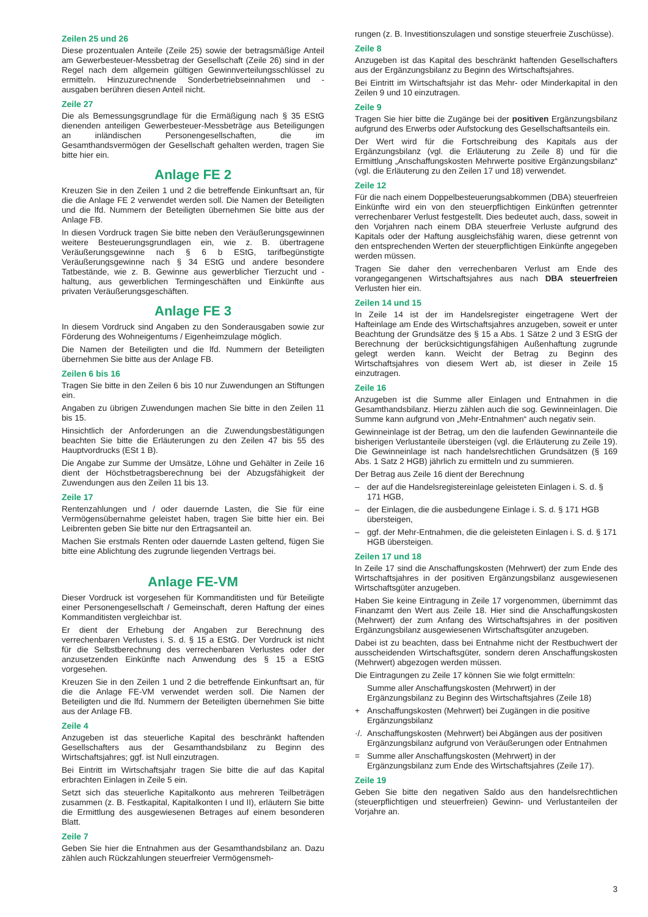Zeilen 25 und 26
Diese prozentualen Anteile (Zeile 25) sowie der betragsmäßige Anteil am Gewerbesteuer-Messbetrag der Gesellschaft (Zeile 26) sind in der Regel nach dem allgemein gültigen Gewinnverteilungsschlüssel zu ermitteln. Hinzuzurechnende Sonderbetriebseinnahmen und -ausgaben berühren diesen Anteil nicht.
Zeile 27
Die als Bemessungsgrundlage für die Ermäßigung nach § 35 EStG dienenden anteiligen Gewerbesteuer-Messbeträge aus Beteiligungen an inländischen Personengesellschaften, die im Gesamthandsvermögen der Gesellschaft gehalten werden, tragen Sie bitte hier ein.
Anlage FE 2
Kreuzen Sie in den Zeilen 1 und 2 die betreffende Einkunftsart an, für die die Anlage FE 2 verwendet werden soll. Die Namen der Beteiligten und die lfd. Nummern der Beteiligten übernehmen Sie bitte aus der Anlage FB.
In diesen Vordruck tragen Sie bitte neben den Veräußerungsgewinnen weitere Besteuerungsgrundlagen ein, wie z. B. übertragene Veräußerungsgewinne nach § 6 b EStG, tarifbegünstigte Veräußerungsgewinne nach § 34 EStG und andere besondere Tatbestände, wie z. B. Gewinne aus gewerblicher Tierzucht und -haltung, aus gewerblichen Termingeschäften und Einkünfte aus privaten Veräußerungsgeschäften.
Anlage FE 3
In diesem Vordruck sind Angaben zu den Sonderausgaben sowie zur Förderung des Wohneigentums / Eigenheimzulage möglich.
Die Namen der Beteiligten und die lfd. Nummern der Beteiligten übernehmen Sie bitte aus der Anlage FB.
Zeilen 6 bis 16
Tragen Sie bitte in den Zeilen 6 bis 10 nur Zuwendungen an Stiftungen ein.
Angaben zu übrigen Zuwendungen machen Sie bitte in den Zeilen 11 bis 15.
Hinsichtlich der Anforderungen an die Zuwendungsbestätigungen beachten Sie bitte die Erläuterungen zu den Zeilen 47 bis 55 des Hauptvordrucks (ESt 1 B).
Die Angabe zur Summe der Umsätze, Löhne und Gehälter in Zeile 16 dient der Höchstbetragsberechnung bei der Abzugsfähigkeit der Zuwendungen aus den Zeilen 11 bis 13.
Zeile 17
Rentenzahlungen und / oder dauernde Lasten, die Sie für eine Vermögensübernahme geleistet haben, tragen Sie bitte hier ein. Bei Leibrenten geben Sie bitte nur den Ertragsanteil an.
Machen Sie erstmals Renten oder dauernde Lasten geltend, fügen Sie bitte eine Ablichtung des zugrunde liegenden Vertrags bei.
Anlage FE-VM
Dieser Vordruck ist vorgesehen für Kommanditisten und für Beteiligte einer Personengesellschaft / Gemeinschaft, deren Haftung der eines Kommanditisten vergleichbar ist.
Er dient der Erhebung der Angaben zur Berechnung des verrechenbaren Verlustes i. S. d. § 15 a EStG. Der Vordruck ist nicht für die Selbstberechnung des verrechenbaren Verlustes oder der anzusetzenden Einkünfte nach Anwendung des § 15 a EStG vorgesehen.
Kreuzen Sie in den Zeilen 1 und 2 die betreffende Einkunftsart an, für die die Anlage FE-VM verwendet werden soll. Die Namen der Beteiligten und die lfd. Nummern der Beteiligten übernehmen Sie bitte aus der Anlage FB.
Zeile 4
Anzugeben ist das steuerliche Kapital des beschränkt haftenden Gesellschafters aus der Gesamthandsbilanz zu Beginn des Wirtschaftsjahres; ggf. ist Null einzutragen.
Bei Eintritt im Wirtschaftsjahr tragen Sie bitte die auf das Kapital erbrachten Einlagen in Zeile 5 ein.
Setzt sich das steuerliche Kapitalkonto aus mehreren Teilbeträgen zusammen (z. B. Festkapital, Kapitalkonten I und II), erläutern Sie bitte die Ermittlung des ausgewiesenen Betrages auf einem besonderen Blatt.
Zeile 7
Geben Sie hier die Entnahmen aus der Gesamthandsbilanz an. Dazu zählen auch Rückzahlungen steuerfreier Vermögensmeh-
rungen (z. B. Investitionszulagen und sonstige steuerfreie Zuschüsse).
Zeile 8
Anzugeben ist das Kapital des beschränkt haftenden Gesellschafters aus der Ergänzungsbilanz zu Beginn des Wirtschaftsjahres.
Bei Eintritt im Wirtschaftsjahr ist das Mehr- oder Minderkapital in den Zeilen 9 und 10 einzutragen.
Zeile 9
Tragen Sie hier bitte die Zugänge bei der positiven Ergänzungsbilanz aufgrund des Erwerbs oder Aufstockung des Gesellschaftsanteils ein.
Der Wert wird für die Fortschreibung des Kapitals aus der Ergänzungsbilanz (vgl. die Erläuterung zu Zeile 8) und für die Ermittlung „Anschaffungskosten Mehrwerte positive Ergänzungsbilanz“ (vgl. die Erläuterung zu den Zeilen 17 und 18) verwendet.
Zeile 12
Für die nach einem Doppelbesteuerungsabkommen (DBA) steuerfreien Einkünfte wird ein von den steuerpflichtigen Einkünften getrennter verrechenbarer Verlust festgestellt. Dies bedeutet auch, dass, soweit in den Vorjahren nach einem DBA steuerfreie Verluste aufgrund des Kapitals oder der Haftung ausgleichsfähig waren, diese getrennt von den entsprechenden Werten der steuerpflichtigen Einkünfte angegeben werden müssen.
Tragen Sie daher den verrechenbaren Verlust am Ende des vorangegangenen Wirtschaftsjahres aus nach DBA steuerfreien Verlusten hier ein.
Zeilen 14 und 15
In Zeile 14 ist der im Handelsregister eingetragene Wert der Hafteinlage am Ende des Wirtschaftsjahres anzugeben, soweit er unter Beachtung der Grundsätze des § 15 a Abs. 1 Sätze 2 und 3 EStG der Berechnung der berücksichtigungsfähigen Außenhaftung zugrunde gelegt werden kann. Weicht der Betrag zu Beginn des Wirtschaftsjahres von diesem Wert ab, ist dieser in Zeile 15 einzutragen.
Zeile 16
Anzugeben ist die Summe aller Einlagen und Entnahmen in die Gesamthandsbilanz. Hierzu zählen auch die sog. Gewinneinlagen. Die Summe kann aufgrund von „Mehr-Entnahmen“ auch negativ sein.
Gewinneinlage ist der Betrag, um den die laufenden Gewinnanteile die bisherigen Verlustanteile übersteigen (vgl. die Erläuterung zu Zeile 19). Die Gewinneinlage ist nach handelsrechtlichen Grundsätzen (§ 169 Abs. 1 Satz 2 HGB) jährlich zu ermitteln und zu summieren.
Der Betrag aus Zeile 16 dient der Berechnung
– der auf die Handelsregistereinlage geleisteten Einlagen i. S. d. § 171 HGB,
– der Einlagen, die die ausbedungene Einlage i. S. d. § 171 HGB übersteigen,
– ggf. der Mehr-Entnahmen, die die geleisteten Einlagen i. S. d. § 171 HGB übersteigen.
Zeilen 17 und 18
In Zeile 17 sind die Anschaffungskosten (Mehrwert) der zum Ende des Wirtschaftsjahres in der positiven Ergänzungsbilanz ausgewiesenen Wirtschaftsgüter anzugeben.
Haben Sie keine Eintragung in Zeile 17 vorgenommen, übernimmt das Finanzamt den Wert aus Zeile 18. Hier sind die Anschaffungskosten (Mehrwert) der zum Anfang des Wirtschaftsjahres in der positiven Ergänzungsbilanz ausgewiesenen Wirtschaftsgüter anzugeben.
Dabei ist zu beachten, dass bei Entnahme nicht der Restbuchwert der ausscheidenden Wirtschaftsgüter, sondern deren Anschaffungskosten (Mehrwert) abgezogen werden müssen.
Die Eintragungen zu Zeile 17 können Sie wie folgt ermitteln:
Summe aller Anschaffungskosten (Mehrwert) in der Ergänzungsbilanz zu Beginn des Wirtschaftsjahres (Zeile 18)
+ Anschaffungskosten (Mehrwert) bei Zugängen in die positive Ergänzungsbilanz
·/. Anschaffungskosten (Mehrwert) bei Abgängen aus der positiven Ergänzungsbilanz aufgrund von Veräußerungen oder Entnahmen
= Summe aller Anschaffungskosten (Mehrwert) in der Ergänzungsbilanz zum Ende des Wirtschaftsjahres (Zeile 17).
Zeile 19
Geben Sie bitte den negativen Saldo aus den handelsrechtlichen (steuerpflichtigen und steuerfreien) Gewinn- und Verlustanteilen der Vorjahre an.
3